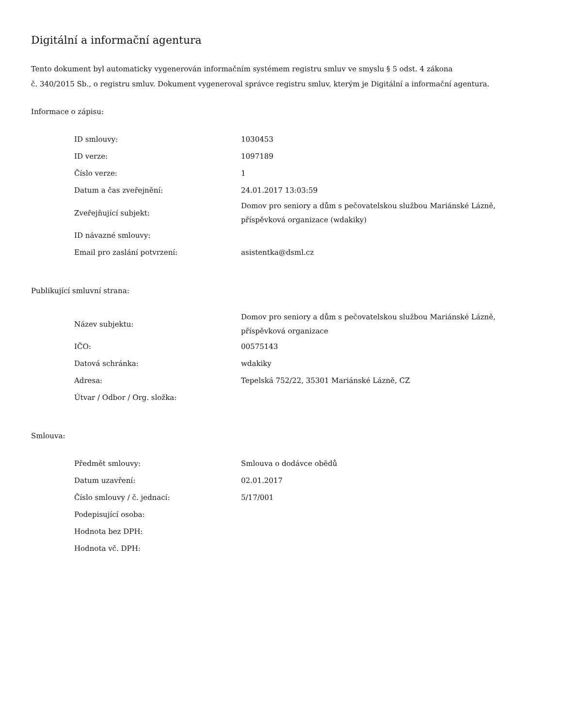Digitální a informační agentura
Tento dokument byl automaticky vygenerován informačním systémem registru smluv ve smyslu § 5 odst. 4 zákona
č. 340/2015 Sb., o registru smluv. Dokument vygeneroval správce registru smluv, kterým je Digitální a informační agentura.
Informace o zápisu:
| ID smlouvy: | 1030453 |
| ID verze: | 1097189 |
| Číslo verze: | 1 |
| Datum a čas zveřejnění: | 24.01.2017 13:03:59 |
| Zveřejňující subjekt: | Domov pro seniory a dům s pečovatelskou službou Mariánské Lázně, příspěvková organizace (wdakiky) |
| ID návazné smlouvy: | |
| Email pro zaslání potvrzení: | asistentka@dsml.cz |
Publikující smluvní strana:
| Název subjektu: | Domov pro seniory a dům s pečovatelskou službou Mariánské Lázně, příspěvková organizace |
| IČO: | 00575143 |
| Datová schránka: | wdakiky |
| Adresa: | Tepelská 752/22, 35301 Mariánské Lázně, CZ |
| Útvar / Odbor / Org. složka: | |
Smlouva:
| Předmět smlouvy: | Smlouva o dodávce obědů |
| Datum uzavření: | 02.01.2017 |
| Číslo smlouvy / č. jednací: | 5/17/001 |
| Podepisující osoba: | |
| Hodnota bez DPH: | |
| Hodnota vč. DPH: | |